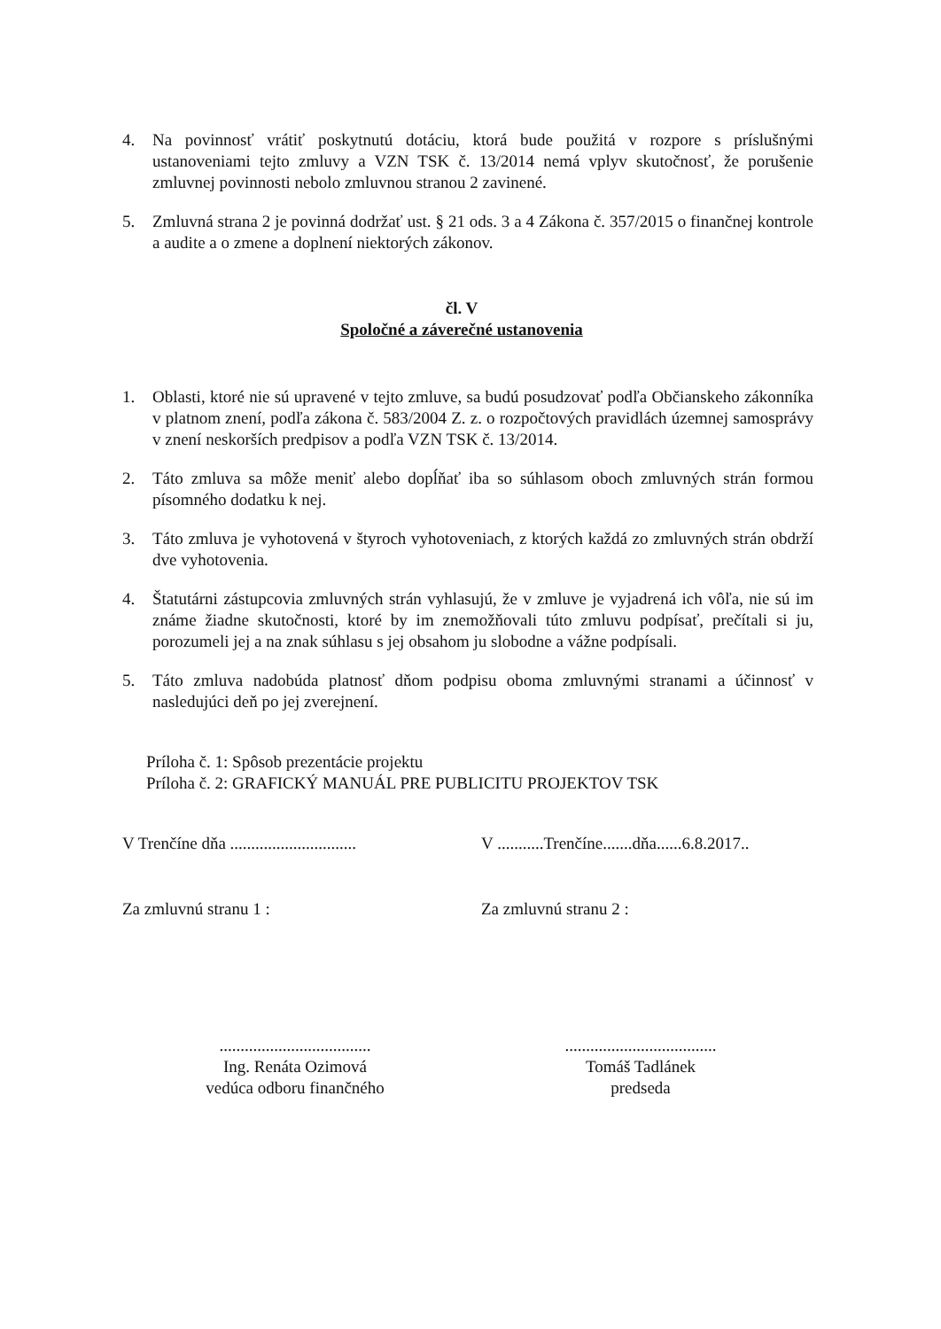4. Na povinnosť vrátiť poskytnutú dotáciu, ktorá bude použitá v rozpore s príslušnými ustanoveniami tejto zmluvy a VZN TSK č. 13/2014 nemá vplyv skutočnosť, že porušenie zmluvnej povinnosti nebolo zmluvnou stranou 2 zavinené.
5. Zmluvná strana 2 je povinná dodržať ust. § 21 ods. 3 a 4 Zákona č. 357/2015 o finančnej kontrole a audite a o zmene a doplnení niektorých zákonov.
čl. V
Spoločné a záverečné ustanovenia
1. Oblasti, ktoré nie sú upravené v tejto zmluve, sa budú posudzovať podľa Občianskeho zákonníka v platnom znení, podľa zákona č. 583/2004 Z. z. o rozpočtových pravidlách územnej samosprávy v znení neskorších predpisov a podľa VZN TSK č. 13/2014.
2. Táto zmluva sa môže meniť alebo dopĺňať iba so súhlasom oboch zmluvných strán formou písomného dodatku k nej.
3. Táto zmluva je vyhotovená v štyroch vyhotoveniach, z ktorých každá zo zmluvných strán obdrží dve vyhotovenia.
4. Štatutárni zástupcovia zmluvných strán vyhlasujú, že v zmluve je vyjadrená ich vôľa, nie sú im známe žiadne skutočnosti, ktoré by im znemožňovali túto zmluvu podpísať, prečítali si ju, porozumeli jej a na znak súhlasu s jej obsahom ju slobodne a vážne podpísali.
5. Táto zmluva nadobúda platnosť dňom podpisu oboma zmluvnými stranami a účinnosť v nasledujúci deň po jej zverejnení.
Príloha č. 1: Spôsob prezentácie projektu
Príloha č. 2: GRAFICKÝ MANUÁL PRE PUBLICITU PROJEKTOV TSK
V Trenčíne dňa ..............................
V ...........Trenčíne.......dňa......6.8.2017..
Za zmluvnú stranu 1 : Za zmluvnú stranu 2 :
....................................
Ing. Renáta Ozimová
vedúca odboru finančného
....................................
Tomáš Tadlánek
predseda